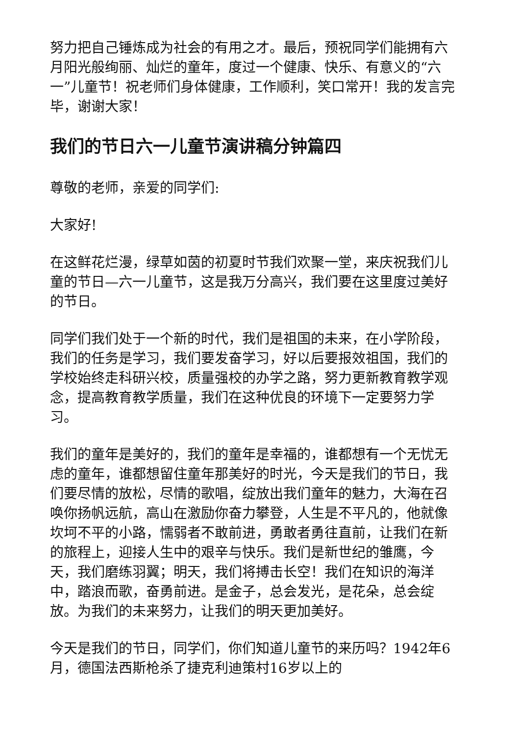努力把自己锤炼成为社会的有用之才。最后，预祝同学们能拥有六月阳光般绚丽、灿烂的童年，度过一个健康、快乐、有意义的“六一”儿童节！祝老师们身体健康，工作顺利，笑口常开！我的发言完毕，谢谢大家！
我们的节日六一儿童节演讲稿分钟篇四
尊敬的老师，亲爱的同学们:
大家好!
在这鲜花烂漫，绿草如茵的初夏时节我们欢聚一堂，来庆祝我们儿童的节日—六一儿童节，这是我万分高兴，我们要在这里度过美好的节日。
同学们我们处于一个新的时代，我们是祖国的未来，在小学阶段，我们的任务是学习，我们要发奋学习，好以后要报效祖国，我们的学校始终走科研兴校，质量强校的办学之路，努力更新教育教学观念，提高教育教学质量，我们在这种优良的环境下一定要努力学习。
我们的童年是美好的，我们的童年是幸福的，谁都想有一个无忧无虑的童年，谁都想留住童年那美好的时光，今天是我们的节日，我们要尽情的放松，尽情的歌唱，绽放出我们童年的魅力，大海在召唤你扬帆远航，高山在激励你奋力攀登，人生是不平凡的，他就像坎坷不平的小路，懦弱者不敢前进，勇敢者勇往直前，让我们在新的旅程上，迎接人生中的艰辛与快乐。我们是新世纪的雏鹰，今天，我们磨练羽翼；明天，我们将搏击长空！我们在知识的海洋中，踏浪而歌，奋勇前进。是金子，总会发光，是花朵，总会绽放。为我们的未来努力，让我们的明天更加美好。
今天是我们的节日，同学们，你们知道儿童节的来历吗？1942年6月，德国法西斯枪杀了捷克利迪策村16岁以上的